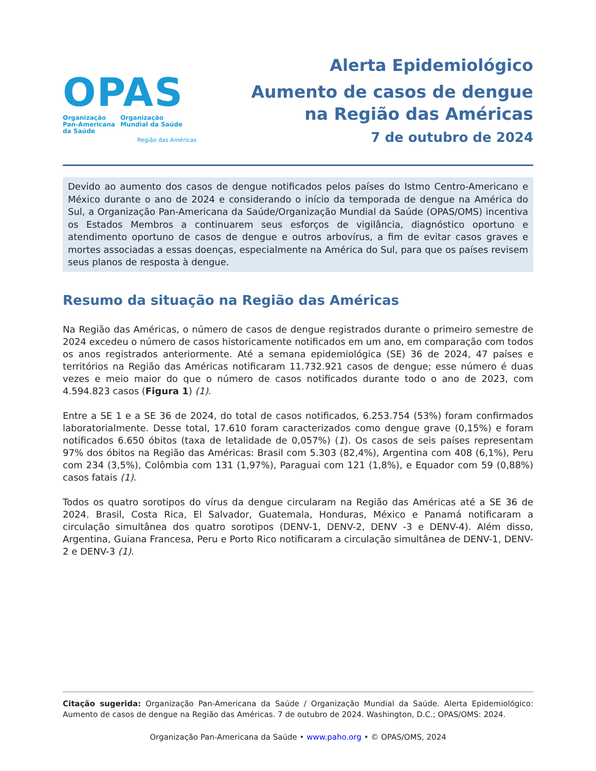OPAS
Organização
Pan-Americana
da Saúde
Organização
Mundial da Saúde
Região das Américas
Alerta Epidemiológico
Aumento de casos de dengue
na Região das Américas
7 de outubro de 2024
Devido ao aumento dos casos de dengue notificados pelos países do Istmo Centro-Americano e México durante o ano de 2024 e considerando o início da temporada de dengue na América do Sul, a Organização Pan-Americana da Saúde/Organização Mundial da Saúde (OPAS/OMS) incentiva os Estados Membros a continuarem seus esforços de vigilância, diagnóstico oportuno e atendimento oportuno de casos de dengue e outros arbovírus, a fim de evitar casos graves e mortes associadas a essas doenças, especialmente na América do Sul, para que os países revisem seus planos de resposta à dengue.
Resumo da situação na Região das Américas
Na Região das Américas, o número de casos de dengue registrados durante o primeiro semestre de 2024 excedeu o número de casos historicamente notificados em um ano, em comparação com todos os anos registrados anteriormente. Até a semana epidemiológica (SE) 36 de 2024, 47 países e territórios na Região das Américas notificaram 11.732.921 casos de dengue; esse número é duas vezes e meio maior do que o número de casos notificados durante todo o ano de 2023, com 4.594.823 casos (Figura 1) (1).
Entre a SE 1 e a SE 36 de 2024, do total de casos notificados, 6.253.754 (53%) foram confirmados laboratorialmente. Desse total, 17.610 foram caracterizados como dengue grave (0,15%) e foram notificados 6.650 óbitos (taxa de letalidade de 0,057%) (1). Os casos de seis países representam 97% dos óbitos na Região das Américas: Brasil com 5.303 (82,4%), Argentina com 408 (6,1%), Peru com 234 (3,5%), Colômbia com 131 (1,97%), Paraguai com 121 (1,8%), e Equador com 59 (0,88%) casos fatais (1).
Todos os quatro sorotipos do vírus da dengue circularam na Região das Américas até a SE 36 de 2024. Brasil, Costa Rica, El Salvador, Guatemala, Honduras, México e Panamá notificaram a circulação simultânea dos quatro sorotipos (DENV-1, DENV-2, DENV -3 e DENV-4). Além disso, Argentina, Guiana Francesa, Peru e Porto Rico notificaram a circulação simultânea de DENV-1, DENV-2 e DENV-3 (1).
Citação sugerida: Organização Pan-Americana da Saúde / Organização Mundial da Saúde. Alerta Epidemiológico: Aumento de casos de dengue na Região das Américas. 7 de outubro de 2024. Washington, D.C.; OPAS/OMS: 2024.
Organização Pan-Americana da Saúde • www.paho.org • © OPAS/OMS, 2024